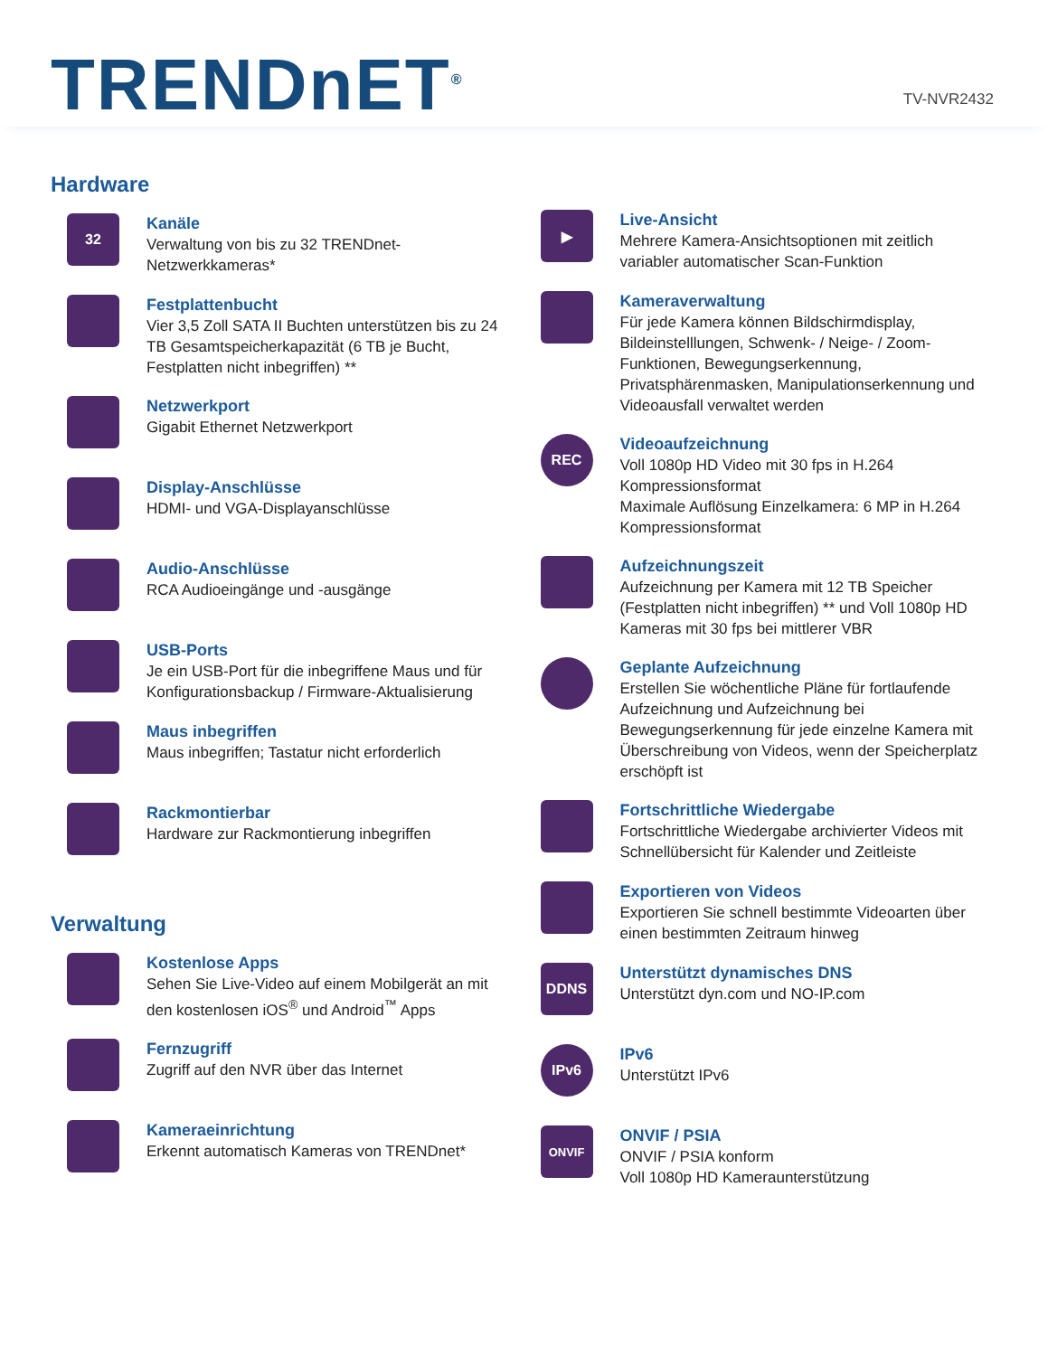TRENDnET<sup>®</sup>
TV-NVR2432
Hardware
32
Kanäle
Verwaltung von bis zu 32 TRENDnet-
Netzwerkkameras*
Festplattenbucht
Vier 3,5 Zoll SATA II Buchten unterstützen bis zu 24
TB Gesamtspeicherkapazität (6 TB je Bucht,
Festplatten nicht inbegriffen) **
Netzwerkport
Gigabit Ethernet Netzwerkport
Display-Anschlüsse
HDMI- und VGA-Displayanschlüsse
Audio-Anschlüsse
RCA Audioeingänge und -ausgänge
USB-Ports
Je ein USB-Port für die inbegriffene Maus und für
Konfigurationsbackup / Firmware-Aktualisierung
Maus inbegriffen
Maus inbegriffen; Tastatur nicht erforderlich
Rackmontierbar
Hardware zur Rackmontierung inbegriffen
Verwaltung
Kostenlose Apps
Sehen Sie Live-Video auf einem Mobilgerät an mit
den kostenlosen iOS<sup>®</sup> und Android<sup>™</sup> Apps
Fernzugriff
Zugriff auf den NVR über das Internet
Kameraeinrichtung
Erkennt automatisch Kameras von TRENDnet*
▶
Live-Ansicht
Mehrere Kamera-Ansichtsoptionen mit zeitlich
variabler automatischer Scan-Funktion
Kameraverwaltung
Für jede Kamera können Bildschirmdisplay,
Bildeinstelllungen, Schwenk- / Neige- / Zoom-
Funktionen, Bewegungserkennung,
Privatsphärenmasken, Manipulationserkennung und
Videoausfall verwaltet werden
REC
Videoaufzeichnung
Voll 1080p HD Video mit 30 fps in H.264
Kompressionsformat
Maximale Auflösung Einzelkamera: 6 MP in H.264
Kompressionsformat
Aufzeichnungszeit
Aufzeichnung per Kamera mit 12 TB Speicher
(Festplatten nicht inbegriffen) ** und Voll 1080p HD
Kameras mit 30 fps bei mittlerer VBR
Geplante Aufzeichnung
Erstellen Sie wöchentliche Pläne für fortlaufende
Aufzeichnung und Aufzeichnung bei
Bewegungserkennung für jede einzelne Kamera mit
Überschreibung von Videos, wenn der Speicherplatz
erschöpft ist
Fortschrittliche Wiedergabe
Fortschrittliche Wiedergabe archivierter Videos mit
Schnellübersicht für Kalender und Zeitleiste
Exportieren von Videos
Exportieren Sie schnell bestimmte Videoarten über
einen bestimmten Zeitraum hinweg
DDNS
Unterstützt dynamisches DNS
Unterstützt dyn.com und NO-IP.com
IPv6
IPv6
Unterstützt IPv6
ONVIF
ONVIF / PSIA
ONVIF / PSIA konform
Voll 1080p HD Kameraunterstützung